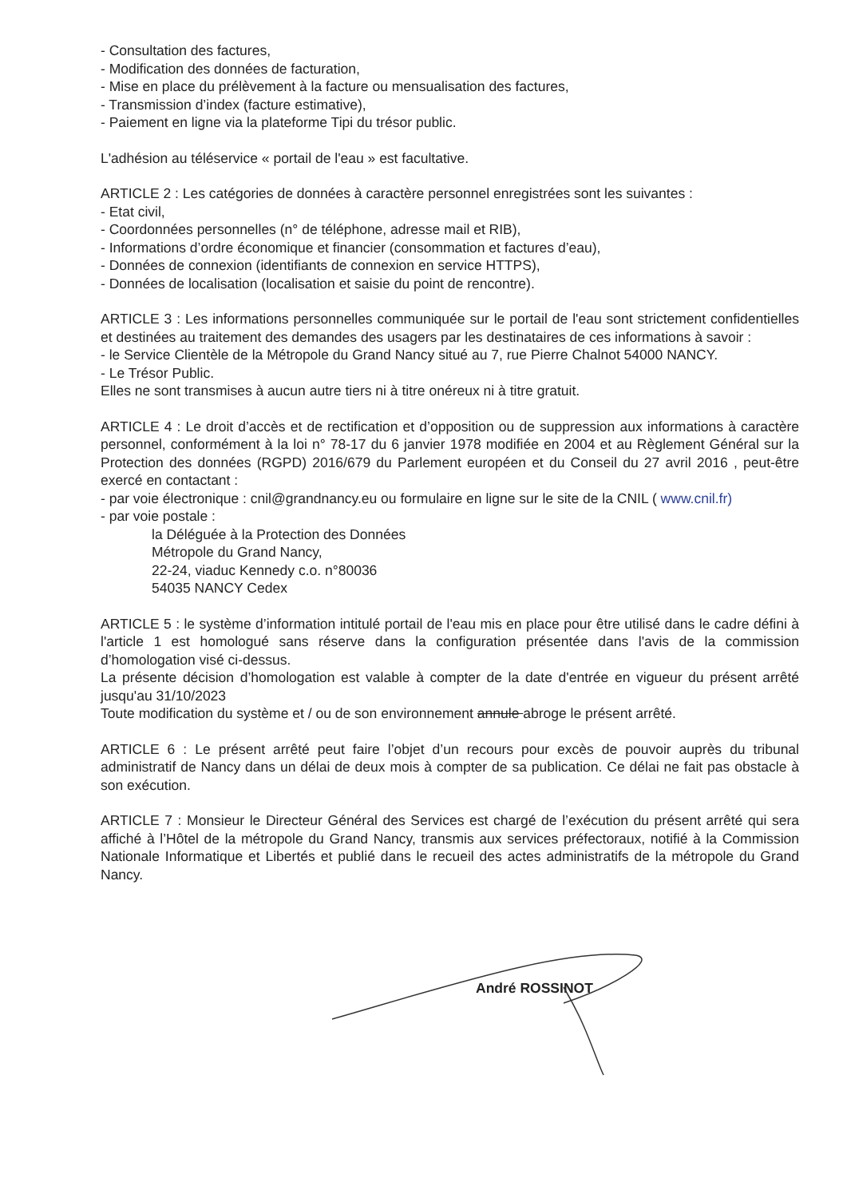- Consultation des factures,
- Modification des données de facturation,
- Mise en place du prélèvement à la facture ou mensualisation des factures,
- Transmission d’index (facture estimative),
- Paiement en ligne via la plateforme Tipi du trésor public.
L'adhésion au téléservice « portail de l'eau » est facultative.
ARTICLE 2 : Les catégories de données à caractère personnel enregistrées sont les suivantes :
- Etat civil,
- Coordonnées personnelles (n° de téléphone, adresse mail et RIB),
- Informations d’ordre économique et financier (consommation et factures d’eau),
- Données de connexion (identifiants de connexion en service HTTPS),
- Données de localisation (localisation et saisie du point de rencontre).
ARTICLE 3 : Les informations personnelles communiquée sur le portail de l'eau sont strictement confidentielles et destinées au traitement des demandes des usagers par les destinataires de ces informations à savoir :
- le Service Clientèle de la Métropole du Grand Nancy situé au 7, rue Pierre Chalnot 54000 NANCY.
- Le Trésor Public.
Elles ne sont transmises à aucun autre tiers ni à titre onéreux ni à titre gratuit.
ARTICLE 4 : Le droit d’accès et de rectification et d’opposition ou de suppression aux informations à caractère personnel, conformément à la loi n° 78-17 du 6 janvier 1978 modifiée en 2004 et au Règlement Général sur la Protection des données (RGPD) 2016/679 du Parlement européen et du Conseil du 27 avril 2016 , peut-être exercé en contactant :
- par voie électronique : cnil@grandnancy.eu ou formulaire en ligne sur le site de la CNIL ( www.cnil.fr)
- par voie postale :
la Déléguée à la Protection des Données
Métropole du Grand Nancy,
22-24, viaduc Kennedy c.o. n°80036
54035 NANCY Cedex
ARTICLE 5 : le système d’information intitulé portail de l'eau mis en place pour être utilisé dans le cadre défini à l'article 1 est homologué sans réserve dans la configuration présentée dans l'avis de la commission d’homologation visé ci-dessus.
La présente décision d’homologation est valable à compter de la date d'entrée en vigueur du présent arrêté jusqu'au 31/10/2023
Toute modification du système et / ou de son environnement annule abroge le présent arrêté.
ARTICLE 6 : Le présent arrêté peut faire l’objet d’un recours pour excès de pouvoir auprès du tribunal administratif de Nancy dans un délai de deux mois à compter de sa publication. Ce délai ne fait pas obstacle à son exécution.
ARTICLE 7 : Monsieur le Directeur Général des Services est chargé de l’exécution du présent arrêté qui sera affiché à l’Hôtel de la métropole du Grand Nancy, transmis aux services préfectoraux, notifié à la Commission Nationale Informatique et Libertés et publié dans le recueil des actes administratifs de la métropole du Grand Nancy.
André ROSSINOT